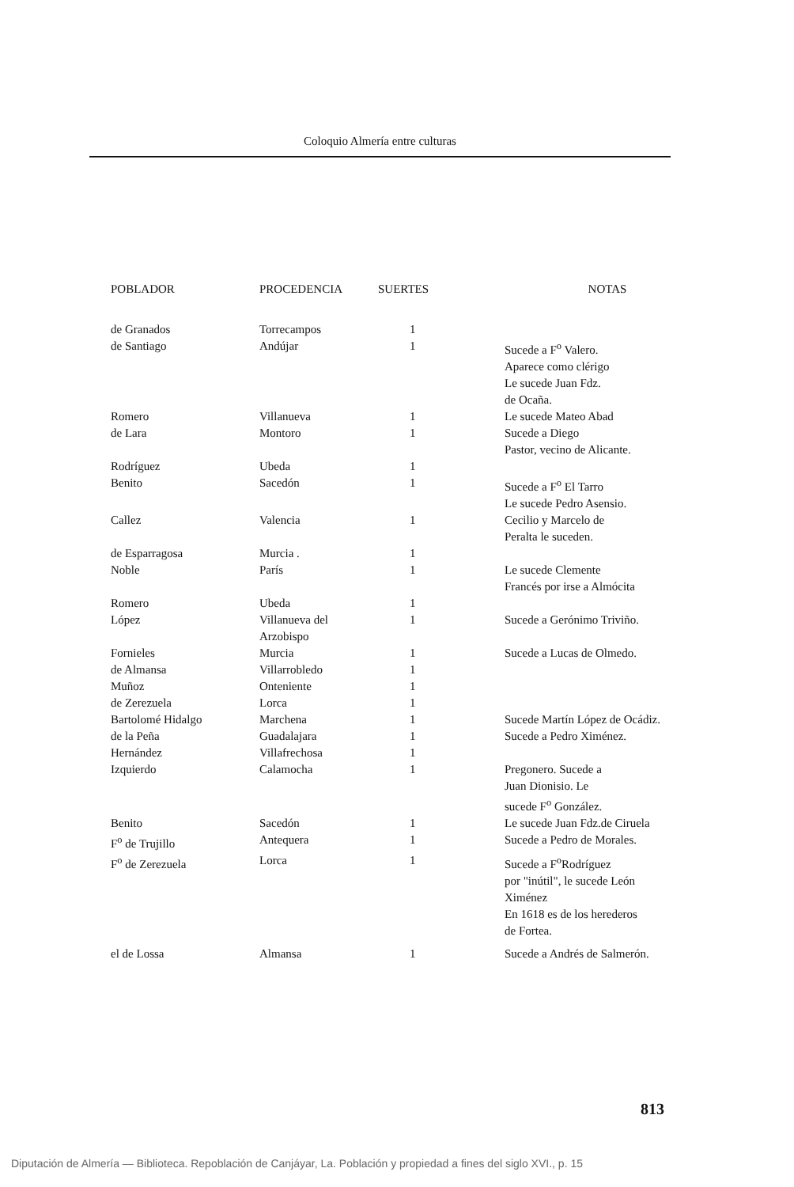Coloquio Almería entre culturas
| POBLADOR | PROCEDENCIA | SUERTES | NOTAS |
| --- | --- | --- | --- |
| de Granados | Torrecampos | 1 | |
| de Santiago | Andújar | 1 | Sucede a F<sup>o</sup> Valero. Aparece como clérigo Le sucede Juan Fdz. de Ocaña. |
| Romero | Villanueva | 1 | Le sucede Mateo Abad |
| de Lara | Montoro | 1 | Sucede a Diego Pastor, vecino de Alicante. |
| Rodríguez | Ubeda | 1 | |
| Benito | Sacedón | 1 | Sucede a F<sup>o</sup> El Tarro Le sucede Pedro Asensio. |
| Callez | Valencia | 1 | Cecilio y Marcelo de Peralta le suceden. |
| de Esparragosa | Murcia . | 1 | |
| Noble | París | 1 | Le sucede Clemente Francés por irse a Almócita |
| Romero | Ubeda | 1 | |
| López | Villanueva del Arzobispo | 1 | Sucede a Gerónimo Triviño. |
| Fornieles | Murcia | 1 | Sucede a Lucas de Olmedo. |
| de Almansa | Villarrobledo | 1 | |
| Muñoz | Onteniente | 1 | |
| de Zerezuela | Lorca | 1 | |
| Bartolomé Hidalgo | Marchena | 1 | Sucede Martín López de Ocádiz. |
| de la Peña | Guadalajara | 1 | Sucede a Pedro Ximénez. |
| Hernández | Villafrechosa | 1 | |
| Izquierdo | Calamocha | 1 | Pregonero. Sucede a Juan Dionisio. Le sucede F<sup>o</sup> González. |
| Benito | Sacedón | 1 | Le sucede Juan Fdz.de Ciruela |
| F<sup>o</sup> de Trujillo | Antequera | 1 | Sucede a Pedro de Morales. |
| F<sup>o</sup> de Zerezuela | Lorca | 1 | Sucede a F<sup>o</sup>Rodríguez por "inútil", le sucede León Ximénez En 1618 es de los herederos de Fortea. |
| el de Lossa | Almansa | 1 | Sucede a Andrés de Salmerón. |
813
Diputación de Almería — Biblioteca. Repoblación de Canjáyar, La. Población y propiedad a fines del siglo XVI., p. 15